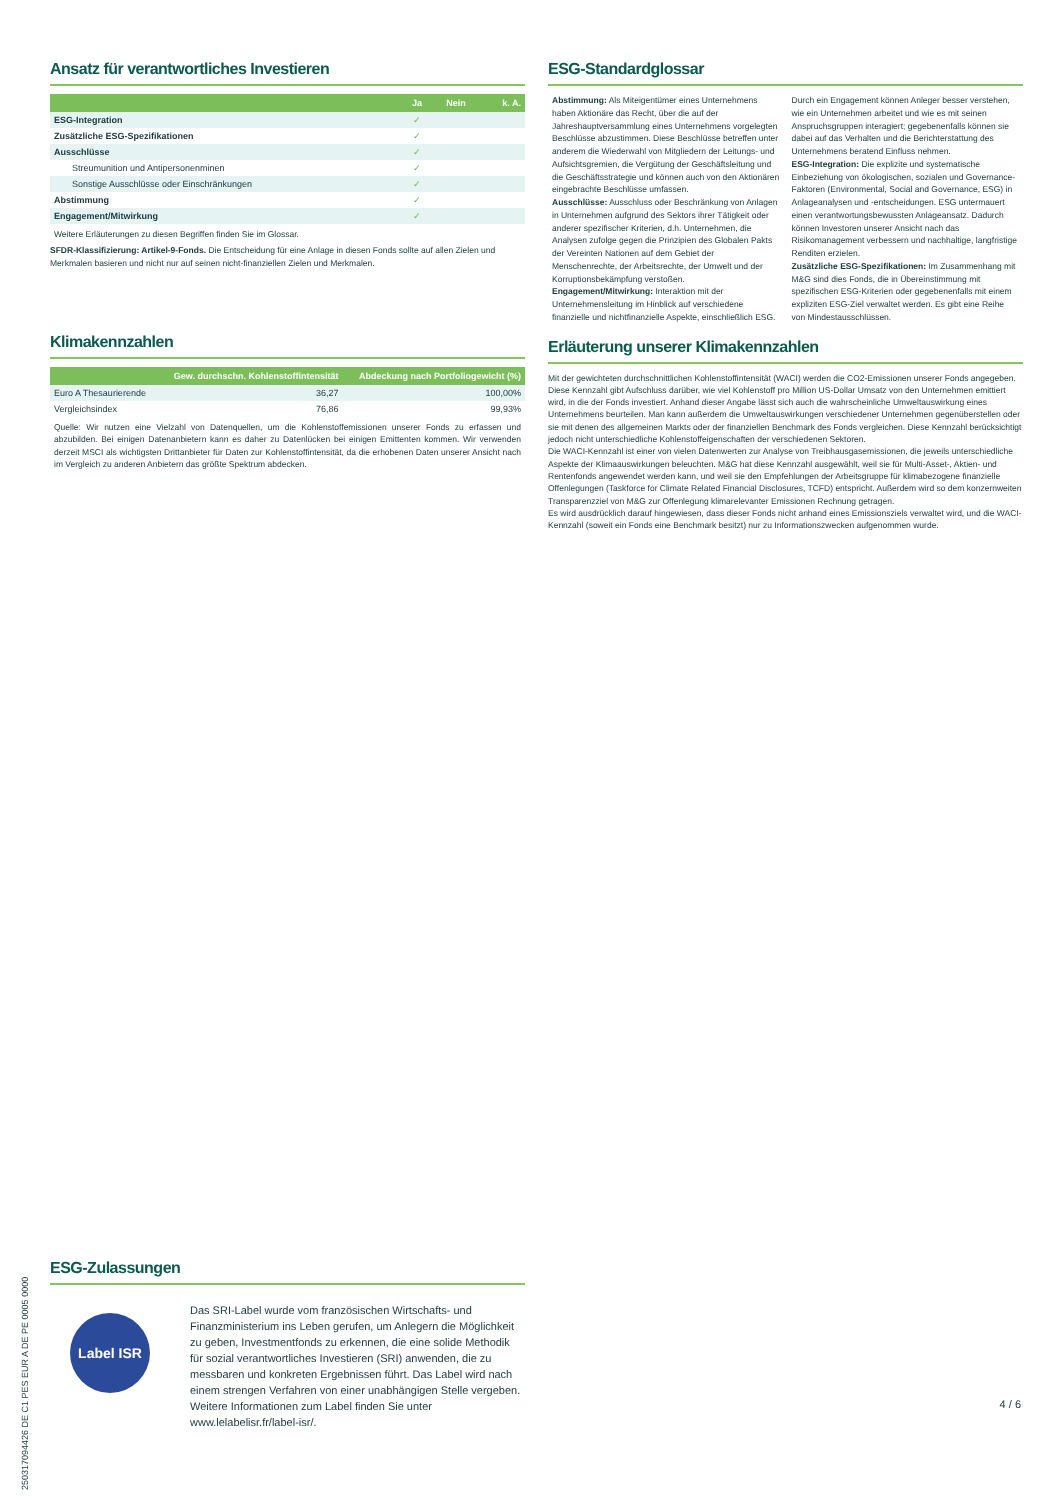Ansatz für verantwortliches Investieren
| | Ja | Nein | k. A. |
| --- | --- | --- | --- |
| ESG-Integration | ✓ | | |
| Zusätzliche ESG-Spezifikationen | ✓ | | |
| Ausschlüsse | ✓ | | |
| Streumunition und Antipersonenminen | ✓ | | |
| Sonstige Ausschlüsse oder Einschränkungen | ✓ | | |
| Abstimmung | ✓ | | |
| Engagement/Mitwirkung | ✓ | | |
Weitere Erläuterungen zu diesen Begriffen finden Sie im Glossar.
SFDR-Klassifizierung: Artikel-9-Fonds. Die Entscheidung für eine Anlage in diesen Fonds sollte auf allen Zielen und Merkmalen basieren und nicht nur auf seinen nicht-finanziellen Zielen und Merkmalen.
Klimakennzahlen
| | Gew. durchschn. Kohlenstoffintensität | Abdeckung nach Portfoliogewicht (%) |
| --- | --- | --- |
| Euro A Thesaurierende | 36,27 | 100,00% |
| Vergleichsindex | 76,86 | 99,93% |
Quelle: Wir nutzen eine Vielzahl von Datenquellen, um die Kohlenstoffemissionen unserer Fonds zu erfassen und abzubilden. Bei einigen Datenanbietern kann es daher zu Datenlücken bei einigen Emittenten kommen. Wir verwenden derzeit MSCI als wichtigsten Drittanbieter für Daten zur Kohlenstoffintensität, da die erhobenen Daten unserer Ansicht nach im Vergleich zu anderen Anbietern das größte Spektrum abdecken.
ESG-Zulassungen
Label ISR
Das SRI-Label wurde vom französischen Wirtschafts- und Finanzministerium ins Leben gerufen, um Anlegern die Möglichkeit zu geben, Investmentfonds zu erkennen, die eine solide Methodik für sozial verantwortliches Investieren (SRI) anwenden, die zu messbaren und konkreten Ergebnissen führt. Das Label wird nach einem strengen Verfahren von einer unabhängigen Stelle vergeben. Weitere Informationen zum Label finden Sie unter www.lelabelisr.fr/label-isr/.
ESG-Standardglossar
Abstimmung: Als Miteigentümer eines Unternehmens haben Aktionäre das Recht, über die auf der Jahreshauptversammlung eines Unternehmens vorgelegten Beschlüsse abzustimmen. Diese Beschlüsse betreffen unter anderem die Wiederwahl von Mitgliedern der Leitungs- und Aufsichtsgremien, die Vergütung der Geschäftsleitung und die Geschäftsstrategie und können auch von den Aktionären eingebrachte Beschlüsse umfassen.
Ausschlüsse: Ausschluss oder Beschränkung von Anlagen in Unternehmen aufgrund des Sektors ihrer Tätigkeit oder anderer spezifischer Kriterien, d.h. Unternehmen, die Analysen zufolge gegen die Prinzipien des Globalen Pakts der Vereinten Nationen auf dem Gebiet der Menschenrechte, der Arbeitsrechte, der Umwelt und der Korruptionsbekämpfung verstoßen.
Engagement/Mitwirkung: Interaktion mit der Unternehmensleitung im Hinblick auf verschiedene finanzielle und nichtfinanzielle Aspekte, einschließlich ESG. Durch ein Engagement können Anleger besser verstehen, wie ein Unternehmen arbeitet und wie es mit seinen Anspruchsgruppen interagiert; gegebenenfalls können sie dabei auf das Verhalten und die Berichterstattung des Unternehmens beratend Einfluss nehmen.
ESG-Integration: Die explizite und systematische Einbeziehung von ökologischen, sozialen und Governance-Faktoren (Environmental, Social and Governance, ESG) in Anlageanalysen und -entscheidungen. ESG untermauert einen verantwortungsbewussten Anlageansatz. Dadurch können Investoren unserer Ansicht nach das Risikomanagement verbessern und nachhaltige, langfristige Renditen erzielen.
Zusätzliche ESG-Spezifikationen: Im Zusammenhang mit M&G sind dies Fonds, die in Übereinstimmung mit spezifischen ESG-Kriterien oder gegebenenfalls mit einem expliziten ESG-Ziel verwaltet werden. Es gibt eine Reihe von Mindestausschlüssen.
Erläuterung unserer Klimakennzahlen
Mit der gewichteten durchschnittlichen Kohlenstoffintensität (WACI) werden die CO2-Emissionen unserer Fonds angegeben. Diese Kennzahl gibt Aufschluss darüber, wie viel Kohlenstoff pro Million US-Dollar Umsatz von den Unternehmen emittiert wird, in die der Fonds investiert. Anhand dieser Angabe lässt sich auch die wahrscheinliche Umweltauswirkung eines Unternehmens beurteilen. Man kann außerdem die Umweltauswirkungen verschiedener Unternehmen gegenüberstellen oder sie mit denen des allgemeinen Markts oder der finanziellen Benchmark des Fonds vergleichen. Diese Kennzahl berücksichtigt jedoch nicht unterschiedliche Kohlenstoffeigenschaften der verschiedenen Sektoren.
Die WACI-Kennzahl ist einer von vielen Datenwerten zur Analyse von Treibhausgasemissionen, die jeweils unterschiedliche Aspekte der Klimaauswirkungen beleuchten. M&G hat diese Kennzahl ausgewählt, weil sie für Multi-Asset-, Aktien- und Rentenfonds angewendet werden kann, und weil sie den Empfehlungen der Arbeitsgruppe für klimabezogene finanzielle Offenlegungen (Taskforce for Climate Related Financial Disclosures, TCFD) entspricht. Außerdem wird so dem konzernweiten Transparenzziel von M&G zur Offenlegung klimarelevanter Emissionen Rechnung getragen.
Es wird ausdrücklich darauf hingewiesen, dass dieser Fonds nicht anhand eines Emissionsziels verwaltet wird, und die WACI-Kennzahl (soweit ein Fonds eine Benchmark besitzt) nur zu Informationszwecken aufgenommen wurde.
4 / 6
250317094426 DE C1 PES EUR A DE PE 0005 0000